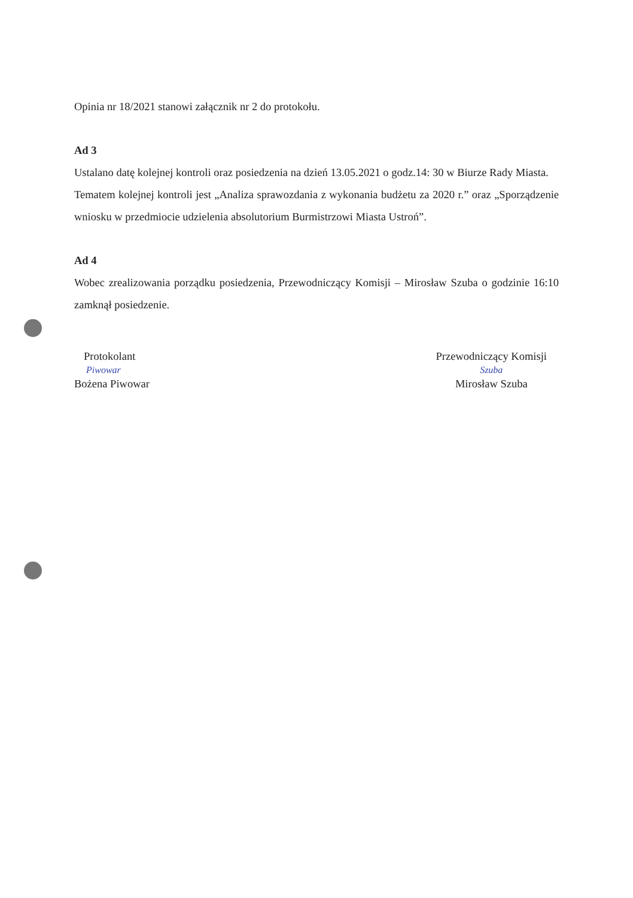Opinia nr 18/2021 stanowi załącznik nr 2 do protokołu.
Ad 3
Ustalano datę kolejnej kontroli oraz posiedzenia na dzień 13.05.2021 o godz.14: 30 w Biurze Rady Miasta.
Tematem kolejnej kontroli jest „Analiza sprawozdania z wykonania budżetu za 2020 r.” oraz „Sporządzenie wniosku w przedmiocie udzielenia absolutorium Burmistrzowi Miasta Ustroń”.
Ad 4
Wobec zrealizowania porządku posiedzenia, Przewodniczący Komisji – Mirosław Szuba o godzinie 16:10 zamknął posiedzenie.
Protokolant
Piwowar
Bożena Piwowar
Przewodniczący Komisji
Szuba
Mirosław Szuba